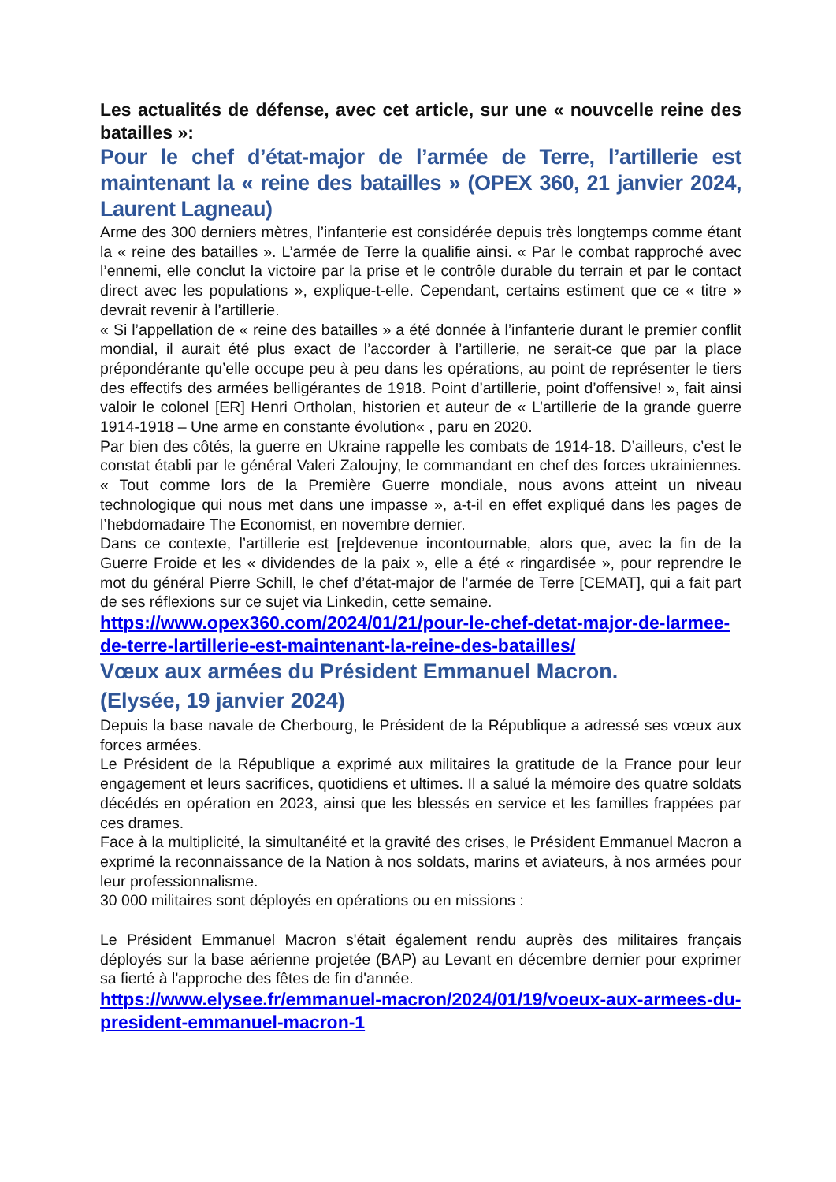Les actualités de défense, avec cet article, sur une « nouvcelle reine des batailles »:
Pour le chef d’état-major de l’armée de Terre, l’artillerie est maintenant la « reine des batailles » (OPEX 360, 21 janvier 2024, Laurent Lagneau)
Arme des 300 derniers mètres, l’infanterie est considérée depuis très longtemps comme étant la « reine des batailles ». L’armée de Terre la qualifie ainsi. « Par le combat rapproché avec l’ennemi, elle conclut la victoire par la prise et le contrôle durable du terrain et par le contact direct avec les populations », explique-t-elle. Cependant, certains estiment que ce « titre » devrait revenir à l’artillerie.
« Si l’appellation de « reine des batailles » a été donnée à l’infanterie durant le premier conflit mondial, il aurait été plus exact de l’accorder à l’artillerie, ne serait-ce que par la place prépondérante qu’elle occupe peu à peu dans les opérations, au point de représenter le tiers des effectifs des armées belligérantes de 1918. Point d’artillerie, point d’offensive! », fait ainsi valoir le colonel [ER] Henri Ortholan, historien et auteur de « L’artillerie de la grande guerre 1914-1918 – Une arme en constante évolution« , paru en 2020.
Par bien des côtés, la guerre en Ukraine rappelle les combats de 1914-18. D’ailleurs, c’est le constat établi par le général Valeri Zaloujny, le commandant en chef des forces ukrainiennes. « Tout comme lors de la Première Guerre mondiale, nous avons atteint un niveau technologique qui nous met dans une impasse », a-t-il en effet expliqué dans les pages de l’hebdomadaire The Economist, en novembre dernier.
Dans ce contexte, l’artillerie est [re]devenue incontournable, alors que, avec la fin de la Guerre Froide et les « dividendes de la paix », elle a été « ringardisée », pour reprendre le mot du général Pierre Schill, le chef d’état-major de l’armée de Terre [CEMAT], qui a fait part de ses réflexions sur ce sujet via Linkedin, cette semaine.
https://www.opex360.com/2024/01/21/pour-le-chef-detat-major-de-larmee-de-terre-lartillerie-est-maintenant-la-reine-des-batailles/
Vœux aux armées du Président Emmanuel Macron.
(Elysée, 19 janvier 2024)
Depuis la base navale de Cherbourg, le Président de la République a adressé ses vœux aux forces armées.
Le Président de la République a exprimé aux militaires la gratitude de la France pour leur engagement et leurs sacrifices, quotidiens et ultimes. Il a salué la mémoire des quatre soldats décédés en opération en 2023, ainsi que les blessés en service et les familles frappées par ces drames.
Face à la multiplicité, la simultanéité et la gravité des crises, le Président Emmanuel Macron a exprimé la reconnaissance de la Nation à nos soldats, marins et aviateurs, à nos armées pour leur professionnalisme.
30 000 militaires sont déployés en opérations ou en missions :
Le Président Emmanuel Macron s'était également rendu auprès des militaires français déployés sur la base aérienne projetée (BAP) au Levant en décembre dernier pour exprimer sa fierté à l'approche des fêtes de fin d'année.
https://www.elysee.fr/emmanuel-macron/2024/01/19/voeux-aux-armees-du-president-emmanuel-macron-1